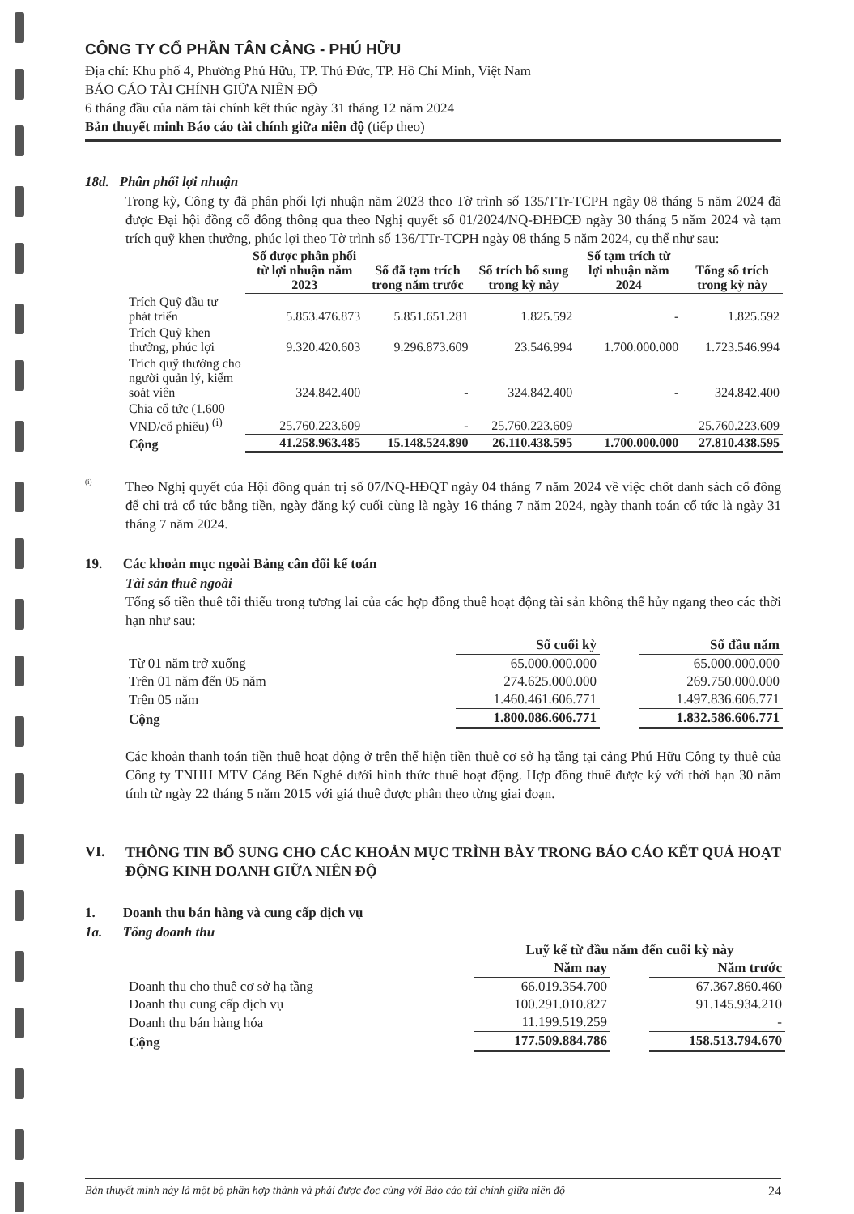CÔNG TY CỔ PHẦN TÂN CẢNG - PHÚ HỮU
Địa chỉ: Khu phố 4, Phường Phú Hữu, TP. Thủ Đức, TP. Hồ Chí Minh, Việt Nam
BÁO CÁO TÀI CHÍNH GIỮA NIÊN ĐỘ
6 tháng đầu của năm tài chính kết thúc ngày 31 tháng 12 năm 2024
Bản thuyết minh Báo cáo tài chính giữa niên độ (tiếp theo)
18d. Phân phối lợi nhuận
Trong kỳ, Công ty đã phân phối lợi nhuận năm 2023 theo Tờ trình số 135/TTr-TCPH ngày 08 tháng 5 năm 2024 đã được Đại hội đồng cổ đông thông qua theo Nghị quyết số 01/2024/NQ-ĐHĐCĐ ngày 30 tháng 5 năm 2024 và tạm trích quỹ khen thưởng, phúc lợi theo Tờ trình số 136/TTr-TCPH ngày 08 tháng 5 năm 2024, cụ thể như sau:
| | Số được phân phối từ lợi nhuận năm 2023 | Số đã tạm trích trong năm trước | Số trích bổ sung trong kỳ này | Số tạm trích từ lợi nhuận năm 2024 | Tổng số trích trong kỳ này |
| Trích Quỹ đầu tư phát triển | 5.853.476.873 | 5.851.651.281 | 1.825.592 | - | 1.825.592 |
| Trích Quỹ khen thưởng, phúc lợi | 9.320.420.603 | 9.296.873.609 | 23.546.994 | 1.700.000.000 | 1.723.546.994 |
| Trích quỹ thưởng cho người quản lý, kiểm soát viên | 324.842.400 | - | 324.842.400 | - | 324.842.400 |
| Chia cổ tức (1.600 VND/cổ phiếu) <sup>(i)</sup> | 25.760.223.609 | - | 25.760.223.609 | | 25.760.223.609 |
| Cộng | 41.258.963.485 | 15.148.524.890 | 26.110.438.595 | 1.700.000.000 | 27.810.438.595 |
<sup>(i)</sup>
Theo Nghị quyết của Hội đồng quản trị số 07/NQ-HĐQT ngày 04 tháng 7 năm 2024 về việc chốt danh sách cổ đông để chi trả cổ tức bằng tiền, ngày đăng ký cuối cùng là ngày 16 tháng 7 năm 2024, ngày thanh toán cổ tức là ngày 31 tháng 7 năm 2024.
19. Các khoản mục ngoài Bảng cân đối kế toán
Tài sản thuê ngoài
Tổng số tiền thuê tối thiểu trong tương lai của các hợp đồng thuê hoạt động tài sản không thể hủy ngang theo các thời hạn như sau:
| | Số cuối kỳ | | Số đầu năm |
| Từ 01 năm trở xuống | 65.000.000.000 | | 65.000.000.000 |
| Trên 01 năm đến 05 năm | 274.625.000.000 | | 269.750.000.000 |
| Trên 05 năm | 1.460.461.606.771 | | 1.497.836.606.771 |
| Cộng | 1.800.086.606.771 | | 1.832.586.606.771 |
Các khoản thanh toán tiền thuê hoạt động ở trên thể hiện tiền thuê cơ sở hạ tầng tại cảng Phú Hữu Công ty thuê của Công ty TNHH MTV Cảng Bến Nghé dưới hình thức thuê hoạt động. Hợp đồng thuê được ký với thời hạn 30 năm tính từ ngày 22 tháng 5 năm 2015 với giá thuê được phân theo từng giai đoạn.
VI.
THÔNG TIN BỔ SUNG CHO CÁC KHOẢN MỤC TRÌNH BÀY TRONG BÁO CÁO KẾT QUẢ HOẠT ĐỘNG KINH DOANH GIỮA NIÊN ĐỘ
1. Doanh thu bán hàng và cung cấp dịch vụ
1a. Tổng doanh thu
| | Luỹ kế từ đầu năm đến cuối kỳ này | | |
| | Năm nay | | Năm trước |
| Doanh thu cho thuê cơ sở hạ tầng | 66.019.354.700 | | 67.367.860.460 |
| Doanh thu cung cấp dịch vụ | 100.291.010.827 | | 91.145.934.210 |
| Doanh thu bán hàng hóa | 11.199.519.259 | | - |
| Cộng | 177.509.884.786 | | 158.513.794.670 |
Bản thuyết minh này là một bộ phận hợp thành và phải được đọc cùng với Báo cáo tài chính giữa niên độ 24